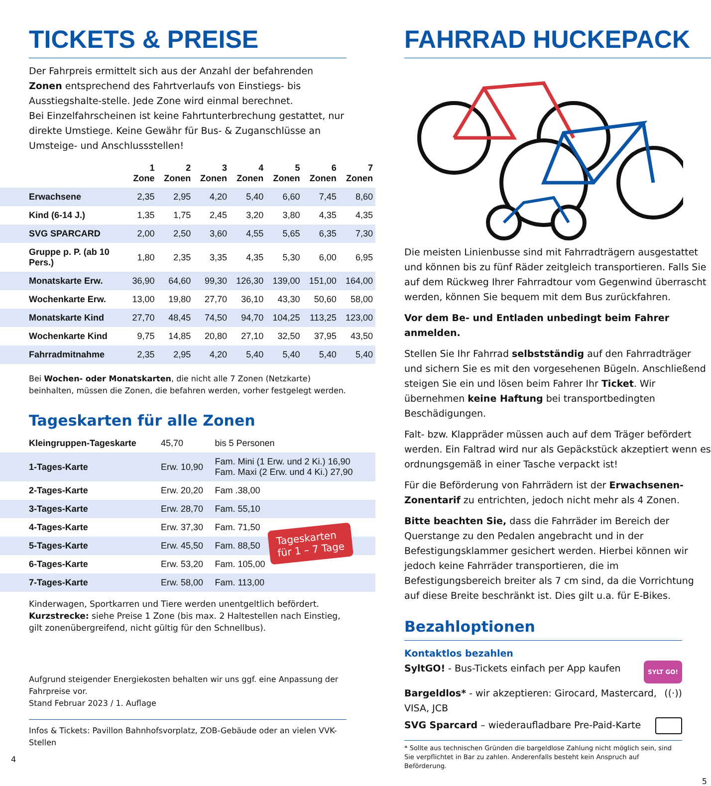TICKETS & PREISE
Der Fahrpreis ermittelt sich aus der Anzahl der befahrenden Zonen entsprechend des Fahrtverlaufs von Einstiegs- bis Ausstiegshalte-stelle. Jede Zone wird einmal berechnet.
Bei Einzelfahrscheinen ist keine Fahrtunterbrechung gestattet, nur direkte Umstiege. Keine Gewähr für Bus- & Zuganschlüsse an Umsteige- und Anschlussstellen!
| | 1 Zone | 2 Zonen | 3 Zonen | 4 Zonen | 5 Zonen | 6 Zonen | 7 Zonen |
| --- | --- | --- | --- | --- | --- | --- | --- |
| Erwachsene | 2,35 | 2,95 | 4,20 | 5,40 | 6,60 | 7,45 | 8,60 |
| Kind (6-14 J.) | 1,35 | 1,75 | 2,45 | 3,20 | 3,80 | 4,35 | 4,35 |
| SVG SPARCARD | 2,00 | 2,50 | 3,60 | 4,55 | 5,65 | 6,35 | 7,30 |
| Gruppe p. P. (ab 10 Pers.) | 1,80 | 2,35 | 3,35 | 4,35 | 5,30 | 6,00 | 6,95 |
| Monatskarte Erw. | 36,90 | 64,60 | 99,30 | 126,30 | 139,00 | 151,00 | 164,00 |
| Wochenkarte Erw. | 13,00 | 19,80 | 27,70 | 36,10 | 43,30 | 50,60 | 58,00 |
| Monatskarte Kind | 27,70 | 48,45 | 74,50 | 94,70 | 104,25 | 113,25 | 123,00 |
| Wochenkarte Kind | 9,75 | 14,85 | 20,80 | 27,10 | 32,50 | 37,95 | 43,50 |
| Fahrradmitnahme | 2,35 | 2,95 | 4,20 | 5,40 | 5,40 | 5,40 | 5,40 |
Bei Wochen- oder Monatskarten, die nicht alle 7 Zonen (Netzkarte) beinhalten, müssen die Zonen, die befahren werden, vorher festgelegt werden.
Tageskarten für alle Zonen
| Kleingruppen-Tageskarte | 45,70 | bis 5 Personen |
| 1-Tages-Karte | Erw. 10,90 | Fam. Mini (1 Erw. und 2 Ki.) 16,90 Fam. Maxi (2 Erw. und 4 Ki.) 27,90 |
| 2-Tages-Karte | Erw. 20,20 | Fam .38,00 |
| 3-Tages-Karte | Erw. 28,70 | Fam. 55,10 |
| 4-Tages-Karte | Erw. 37,30 | Fam. 71,50 |
| 5-Tages-Karte | Erw. 45,50 | Fam. 88,50 |
| 6-Tages-Karte | Erw. 53,20 | Fam. 105,00 |
| 7-Tages-Karte | Erw. 58,00 | Fam. 113,00 |
Tageskarten
für 1 – 7 Tage
Kinderwagen, Sportkarren und Tiere werden unentgeltlich befördert.
Kurzstrecke: siehe Preise 1 Zone (bis max. 2 Haltestellen nach Einstieg, gilt zonenübergreifend, nicht gültig für den Schnellbus).
Aufgrund steigender Energiekosten behalten wir uns ggf. eine Anpassung der Fahrpreise vor.
Stand Februar 2023 / 1. Auflage
Infos & Tickets: Pavillon Bahnhofsvorplatz, ZOB-Gebäude oder an vielen VVK-Stellen
4
FAHRRAD HUCKEPACK
Die meisten Linienbusse sind mit Fahrradträgern ausgestattet und können bis zu fünf Räder zeitgleich transportieren. Falls Sie auf dem Rückweg Ihrer Fahrradtour vom Gegenwind überrascht werden, können Sie bequem mit dem Bus zurückfahren.
Vor dem Be- und Entladen unbedingt beim Fahrer anmelden.
Stellen Sie Ihr Fahrrad selbstständig auf den Fahrradträger und sichern Sie es mit den vorgesehenen Bügeln. Anschließend steigen Sie ein und lösen beim Fahrer Ihr Ticket. Wir übernehmen keine Haftung bei transportbedingten Beschädigungen.
Falt- bzw. Klappräder müssen auch auf dem Träger befördert werden. Ein Faltrad wird nur als Gepäckstück akzeptiert wenn es ordnungsgemäß in einer Tasche verpackt ist!
Für die Beförderung von Fahrrädern ist der Erwachsenen-Zonentarif zu entrichten, jedoch nicht mehr als 4 Zonen.
Bitte beachten Sie, dass die Fahrräder im Bereich der Querstange zu den Pedalen angebracht und in der Befestigungsklammer gesichert werden. Hierbei können wir jedoch keine Fahrräder transportieren, die im Befestigungsbereich breiter als 7 cm sind, da die Vorrichtung auf diese Breite beschränkt ist. Dies gilt u.a. für E-Bikes.
Bezahloptionen
Kontaktlos bezahlen
SyltGO! - Bus-Tickets einfach per App kaufen SYLT GO!
Bargeldlos* - wir akzeptieren: Girocard, Mastercard, VISA, JCB ((·))
SVG Sparcard – wiederaufladbare Pre-Paid-Karte
* Sollte aus technischen Gründen die bargeldlose Zahlung nicht möglich sein, sind Sie verpflichtet in Bar zu zahlen. Anderenfalls besteht kein Anspruch auf Beförderung.
5